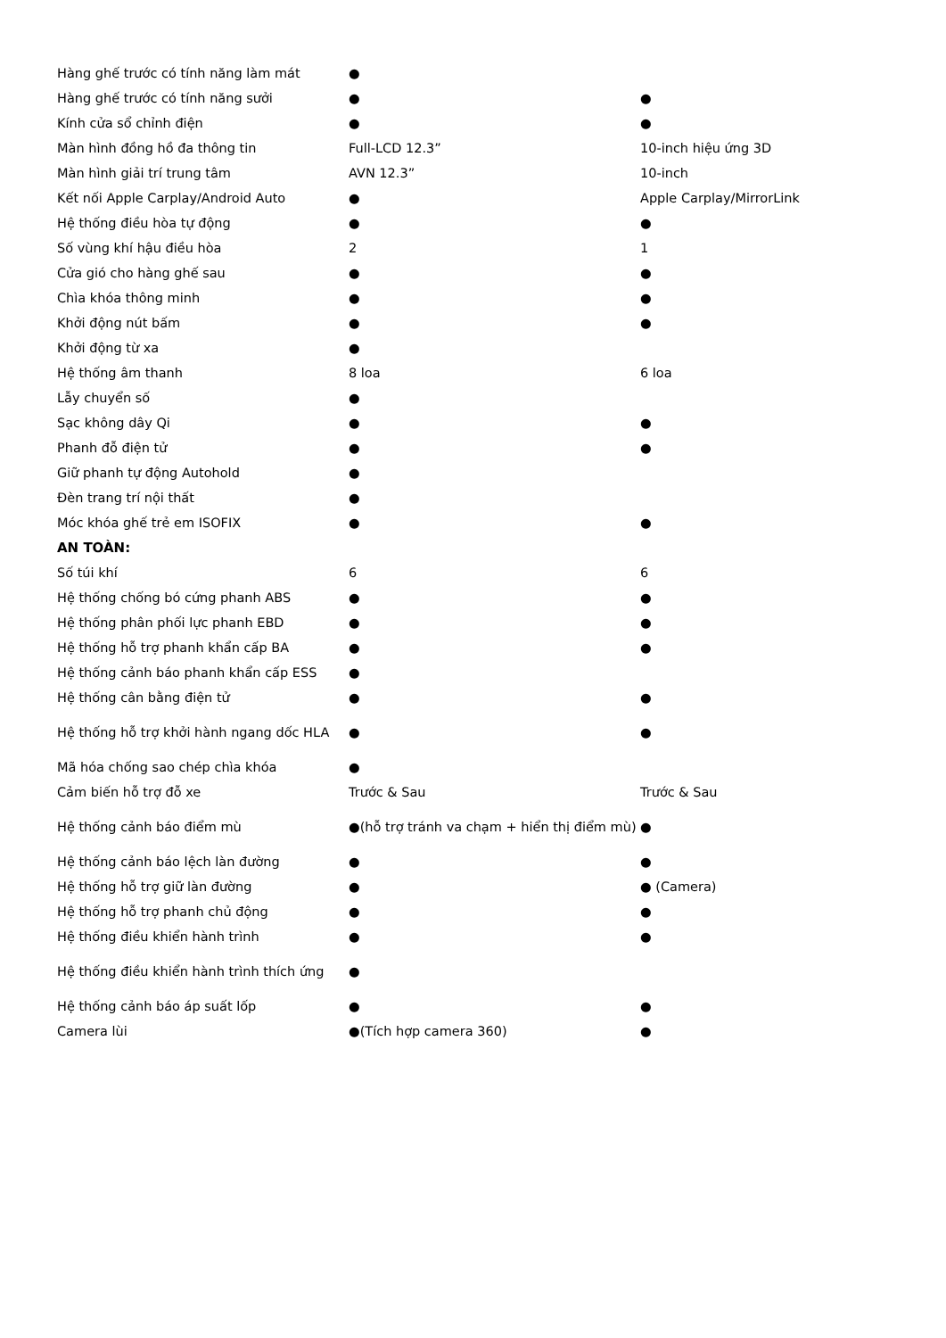| Hàng ghế trước có tính năng làm mát | ● | |
| Hàng ghế trước có tính năng sưởi | ● | ● |
| Kính cửa sổ chỉnh điện | ● | ● |
| Màn hình đồng hồ đa thông tin | Full-LCD 12.3” | 10-inch hiệu ứng 3D |
| Màn hình giải trí trung tâm | AVN 12.3” | 10-inch |
| Kết nối Apple Carplay/Android Auto | ● | Apple Carplay/MirrorLink |
| Hệ thống điều hòa tự động | ● | ● |
| Số vùng khí hậu điều hòa | 2 | 1 |
| Cửa gió cho hàng ghế sau | ● | ● |
| Chìa khóa thông minh | ● | ● |
| Khởi động nút bấm | ● | ● |
| Khởi động từ xa | ● | |
| Hệ thống âm thanh | 8 loa | 6 loa |
| Lẫy chuyển số | ● | |
| Sạc không dây Qi | ● | ● |
| Phanh đỗ điện tử | ● | ● |
| Giữ phanh tự động Autohold | ● | |
| Đèn trang trí nội thất | ● | |
| Móc khóa ghế trẻ em ISOFIX | ● | ● |
| AN TOÀN: | | |
| Số túi khí | 6 | 6 |
| Hệ thống chống bó cứng phanh ABS | ● | ● |
| Hệ thống phân phối lực phanh EBD | ● | ● |
| Hệ thống hỗ trợ phanh khẩn cấp BA | ● | ● |
| Hệ thống cảnh báo phanh khẩn cấp ESS | ● | |
| Hệ thống cân bằng điện tử | ● | ● |
| Hệ thống hỗ trợ khởi hành ngang dốc HLA | ● | ● |
| Mã hóa chống sao chép chìa khóa | ● | |
| Cảm biến hỗ trợ đỗ xe | Trước & Sau | Trước & Sau |
| Hệ thống cảnh báo điểm mù | ●(hỗ trợ tránh va chạm + hiển thị điểm mù) | ● |
| Hệ thống cảnh báo lệch làn đường | ● | ● |
| Hệ thống hỗ trợ giữ làn đường | ● | ● (Camera) |
| Hệ thống hỗ trợ phanh chủ động | ● | ● |
| Hệ thống điều khiển hành trình | ● | ● |
| Hệ thống điều khiển hành trình thích ứng | ● | |
| Hệ thống cảnh báo áp suất lốp | ● | ● |
| Camera lùi | ●(Tích hợp camera 360) | ● |